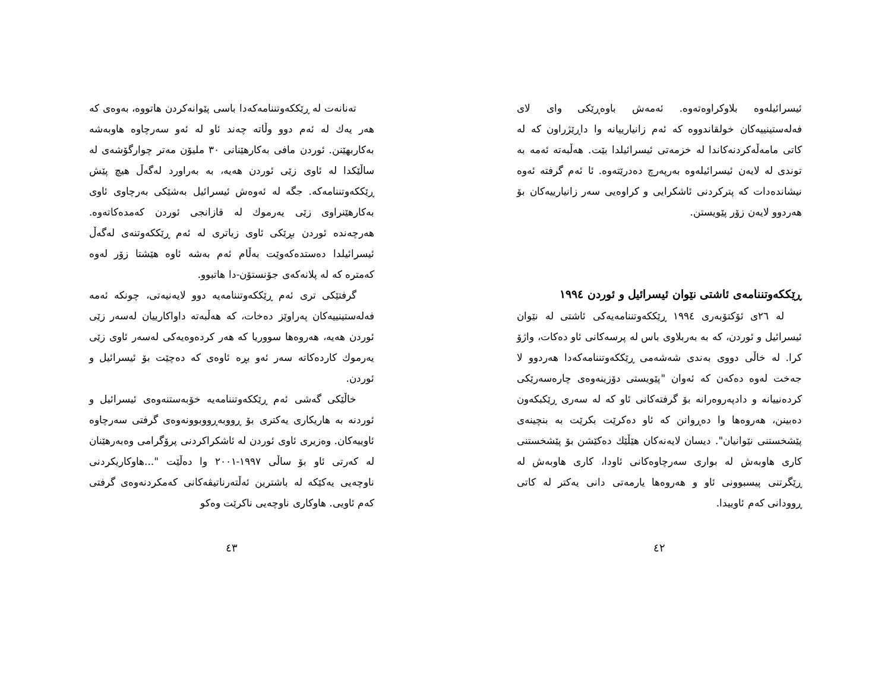ئیسرائیلەوە بلاوکراوەتەوە. ئەمەش باوەڕێکی وای لای فەلەستینییەکان خولقاندووە کە ئەم زانیارییانە وا داڕێژراون کە لە کاتی مامەڵەکردنەکاندا لە خزمەتی ئیسرائیلدا بێت. هەڵبەتە ئەمە بە توندی لە لایەن ئیسرائیلەوە بەرپەرچ دەدرێتەوە. ئا ئەم گرفتە ئەوە نیشاندەدات کە پترکردنی ئاشکرایی و کراوەیی سەر زانیارییەکان بۆ هەردوو لایەن زۆر پێویستن.
ڕێککەوتننامەی ئاشتی نێوان ئیسرائیل و ئوردن ١٩٩٤
لە ٢٦ی ئۆکتۆبەری ١٩٩٤ ڕێککەوتننامەیەکی ئاشتی لە نێوان ئیسرائیل و ئوردن، کە بە بەربلاوی باس لە پرسەکانی ئاو دەکات، واژۆ کرا. لە خاڵی دووی بەندی شەشەمی ڕێککەوتننامەکەدا هەردوو لا جەخت لەوە دەکەن کە ئەوان "پێویستی دۆزینەوەی چارەسەرێکی کردەنییانە و دادپەروەرانە بۆ گرفتەکانی ئاو کە لە سەری ڕێکبکەون دەبینن، هەروەها وا دەڕوانن کە ئاو دەکرێت بکرێت بە بنچینەی پێشخستنی نێوانیان". دیسان لایەنەکان هێڵێك دەکێشن بۆ پێشخستنی کاری هاوبەش لە بواری سەرچاوەکانی ئاودا، کاری هاوبەش لە ڕێگرتنی پیسبوونی ئاو و هەروەها یارمەتی دانی یەکتر لە کاتی ڕوودانی کەم ئاوییدا.
٤٢
تەنانەت لە ڕێککەوتننامەکەدا باسی پێوانەکردن هاتووە، بەوەی کە هەر یەك لە ئەم دوو وڵاتە چەند ئاو لە ئەو سەرچاوە هاوبەشە بەکاربهێنن. ئوردن مافی بەکارهێنانی ٣٠ ملیۆن مەتر چوارگۆشەی لە ساڵێکدا لە ئاوی زێی ئوردن هەیە، بە بەراورد لەگەڵ هیچ پێش ڕێککەوتننامەکە. جگە لە ئەوەش ئیسرائیل بەشێکی بەرچاوی ئاوی بەکارهێنراوی زێی یەرموك لە قازانجی ئوردن کەمدەکاتەوە. هەرچەندە ئوردن بڕێکی ئاوی زیاتری لە ئەم ڕێککەوتنەی لەگەڵ ئیسرائیلدا دەستدەکەوێت بەڵام ئەم بەشە ئاوە هێشتا زۆر لەوە کەمترە کە لە پلانەکەی جۆنستۆن-دا هاتبوو.
گرفتێکی تری ئەم ڕێککەوتننامەیە دوو لایەنیەتی، چونکە ئەمە فەلەستینییەکان پەراوێز دەخات، کە هەڵبەتە داواکارییان لەسەر زێی ئوردن هەیە، هەروەها سووریا کە هەر کردەوەیەکی لەسەر ئاوی زێی یەرموك کاردەکاتە سەر ئەو بڕە ئاوەی کە دەچێت بۆ ئیسرائیل و ئوردن.
خاڵێکی گەشی ئەم ڕێککەوتننامەیە خۆبەستنەوەی ئیسرائیل و ئوردنە بە هاریکاری یەکتری بۆ ڕووبەڕووبوونەوەی گرفتی سەرچاوە ئاوییەکان. وەزیری ئاوی ئوردن لە ئاشکراکردنی پرۆگرامی وەبەرهێنان لە کەرتی ئاو بۆ ساڵی ١٩٩٧-٢٠٠١ وا دەڵێت "...هاوکاریکردنی ناوچەیی یەکێکە لە باشترین ئەڵتەرناتیڤەکانی کەمکردنەوەی گرفتی کەم ئاویی. هاوکاری ناوچەیی ناکرێت وەکو
٤٣